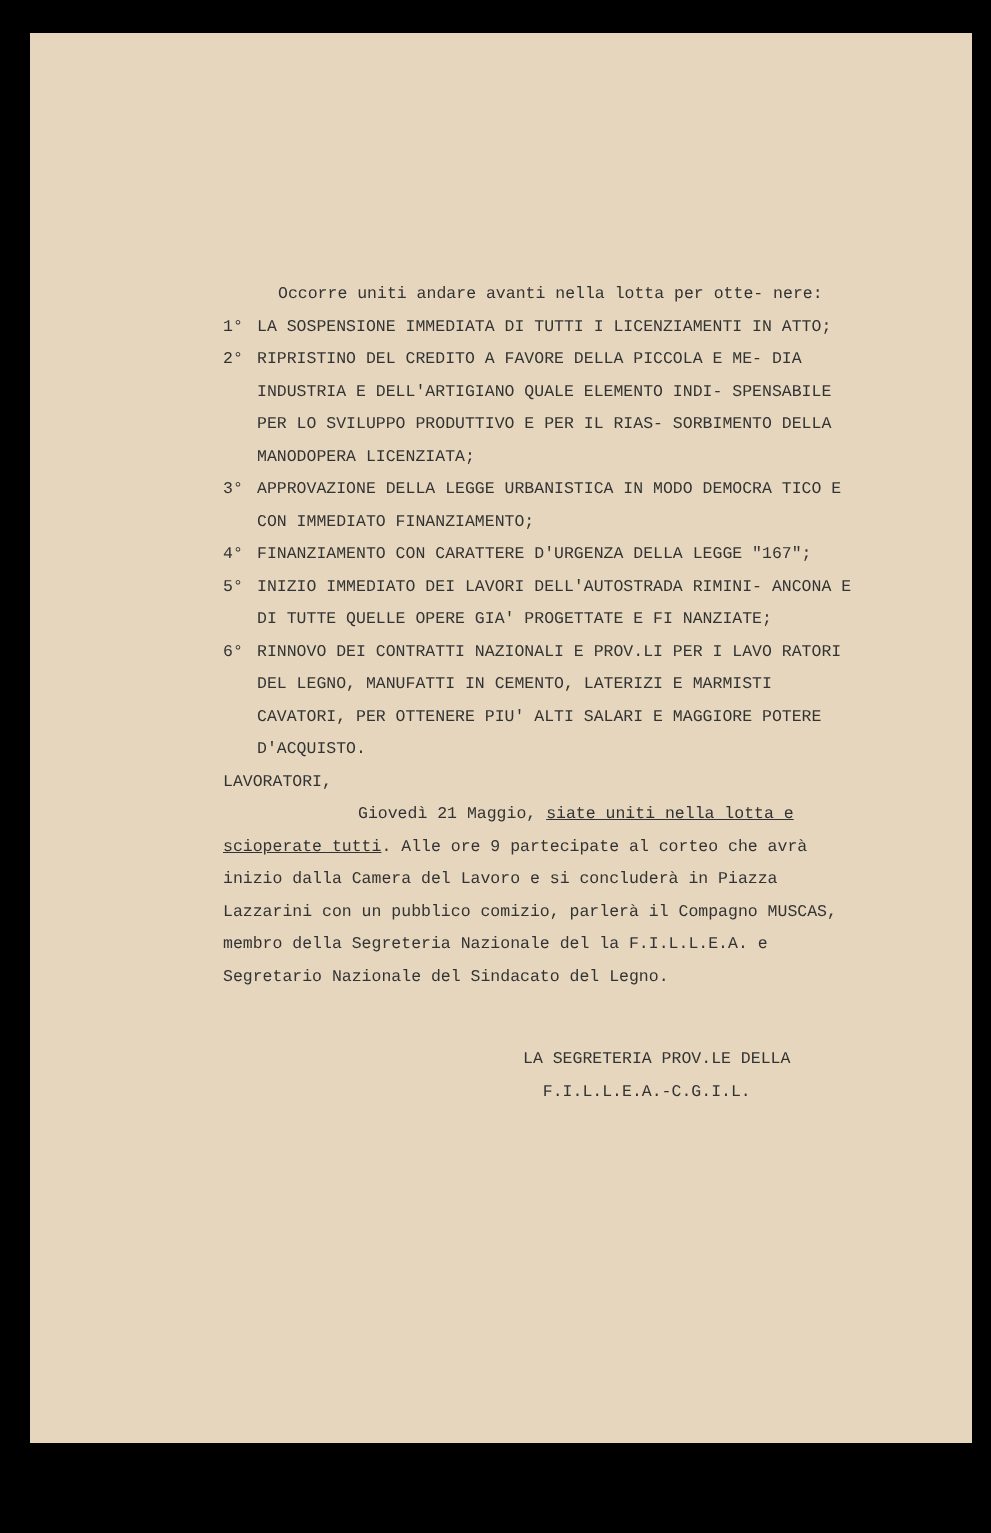Occorre uniti andare avanti nella lotta per otte- nere:
1° LA SOSPENSIONE IMMEDIATA DI TUTTI I LICENZIAMENTI IN ATTO;
2° RIPRISTINO DEL CREDITO A FAVORE DELLA PICCOLA E ME- DIA INDUSTRIA E DELL'ARTIGIANO QUALE ELEMENTO INDI- SPENSABILE PER LO SVILUPPO PRODUTTIVO E PER IL RIAS- SORBIMENTO DELLA MANODOPERA LICENZIATA;
3° APPROVAZIONE DELLA LEGGE URBANISTICA IN MODO DEMOCRA TICO E CON IMMEDIATO FINANZIAMENTO;
4° FINANZIAMENTO CON CARATTERE D'URGENZA DELLA LEGGE "167";
5° INIZIO IMMEDIATO DEI LAVORI DELL'AUTOSTRADA RIMINI- ANCONA E DI TUTTE QUELLE OPERE GIA' PROGETTATE E FI NANZIATE;
6° RINNOVO DEI CONTRATTI NAZIONALI E PROV.LI PER I LAVO RATORI DEL LEGNO, MANUFATTI IN CEMENTO, LATERIZI E MARMISTI CAVATORI, PER OTTENERE PIU' ALTI SALARI E MAGGIORE POTERE D'ACQUISTO.
LAVORATORI,
Giovedì 21 Maggio, siate uniti nella lotta e scioperate tutti. Alle ore 9 partecipate al corteo che avrà inizio dalla Camera del Lavoro e si concluderà in Piazza Lazzarini con un pubblico comizio, parlerà il Compagno MUSCAS, membro della Segreteria Nazionale del la F.I.L.L.E.A. e Segretario Nazionale del Sindacato del Legno.
LA SEGRETERIA PROV.LE DELLA
F.I.L.L.E.A.-C.G.I.L.